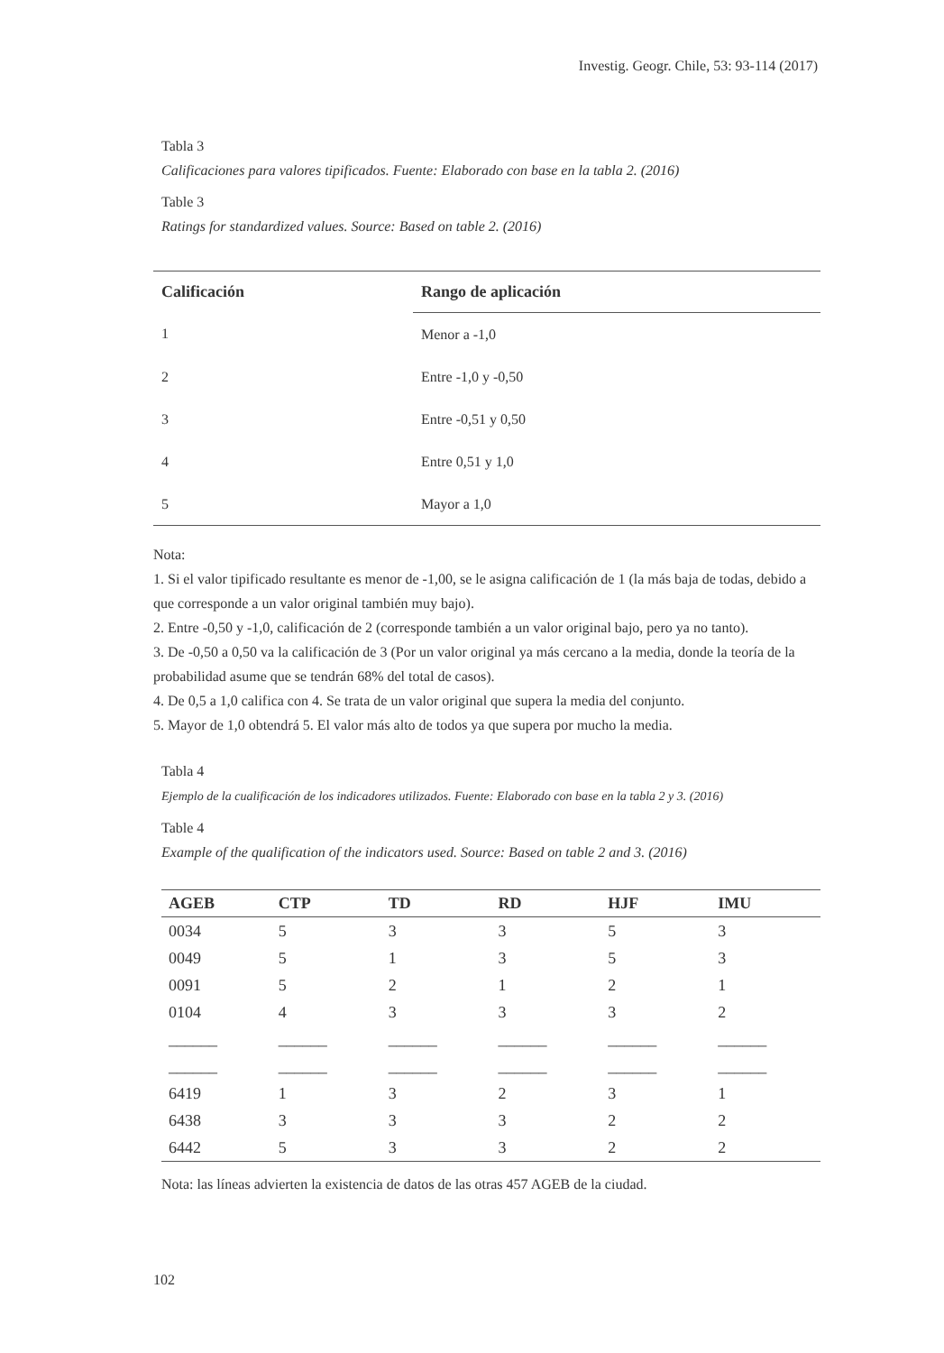Investig. Geogr. Chile, 53: 93-114 (2017)
Tabla 3
Calificaciones para valores tipificados. Fuente: Elaborado con base en la tabla 2. (2016)
Table 3
Ratings for standardized values. Source: Based on table 2. (2016)
| Calificación | Rango de aplicación |
| --- | --- |
| 1 | Menor a -1,0 |
| 2 | Entre -1,0 y -0,50 |
| 3 | Entre -0,51 y 0,50 |
| 4 | Entre 0,51 y 1,0 |
| 5 | Mayor a 1,0 |
Nota:
1. Si el valor tipificado resultante es menor de -1,00, se le asigna calificación de 1 (la más baja de todas, debido a que corresponde a un valor original también muy bajo).
2. Entre -0,50 y -1,0, calificación de 2 (corresponde también a un valor original bajo, pero ya no tanto).
3. De -0,50 a 0,50 va la calificación de 3 (Por un valor original ya más cercano a la media, donde la teoría de la probabilidad asume que se tendrán 68% del total de casos).
4. De 0,5 a 1,0 califica con 4. Se trata de un valor original que supera la media del conjunto.
5. Mayor de 1,0 obtendrá 5. El valor más alto de todos ya que supera por mucho la media.
Tabla 4
Ejemplo de la cualificación de los indicadores utilizados. Fuente: Elaborado con base en la tabla 2 y 3. (2016)
Table 4
Example of the qualification of the indicators used. Source: Based on table 2 and 3. (2016)
| AGEB | CTP | TD | RD | HJF | IMU |
| --- | --- | --- | --- | --- | --- |
| 0034 | 5 | 3 | 3 | 5 | 3 |
| 0049 | 5 | 1 | 3 | 5 | 3 |
| 0091 | 5 | 2 | 1 | 2 | 1 |
| 0104 | 4 | 3 | 3 | 3 | 2 |
| ______ | ______ | ______ | ______ | ______ | ______ |
| ______ | ______ | ______ | ______ | ______ | ______ |
| 6419 | 1 | 3 | 2 | 3 | 1 |
| 6438 | 3 | 3 | 3 | 2 | 2 |
| 6442 | 5 | 3 | 3 | 2 | 2 |
Nota: las líneas advierten la existencia de datos de las otras 457 AGEB de la ciudad.
102